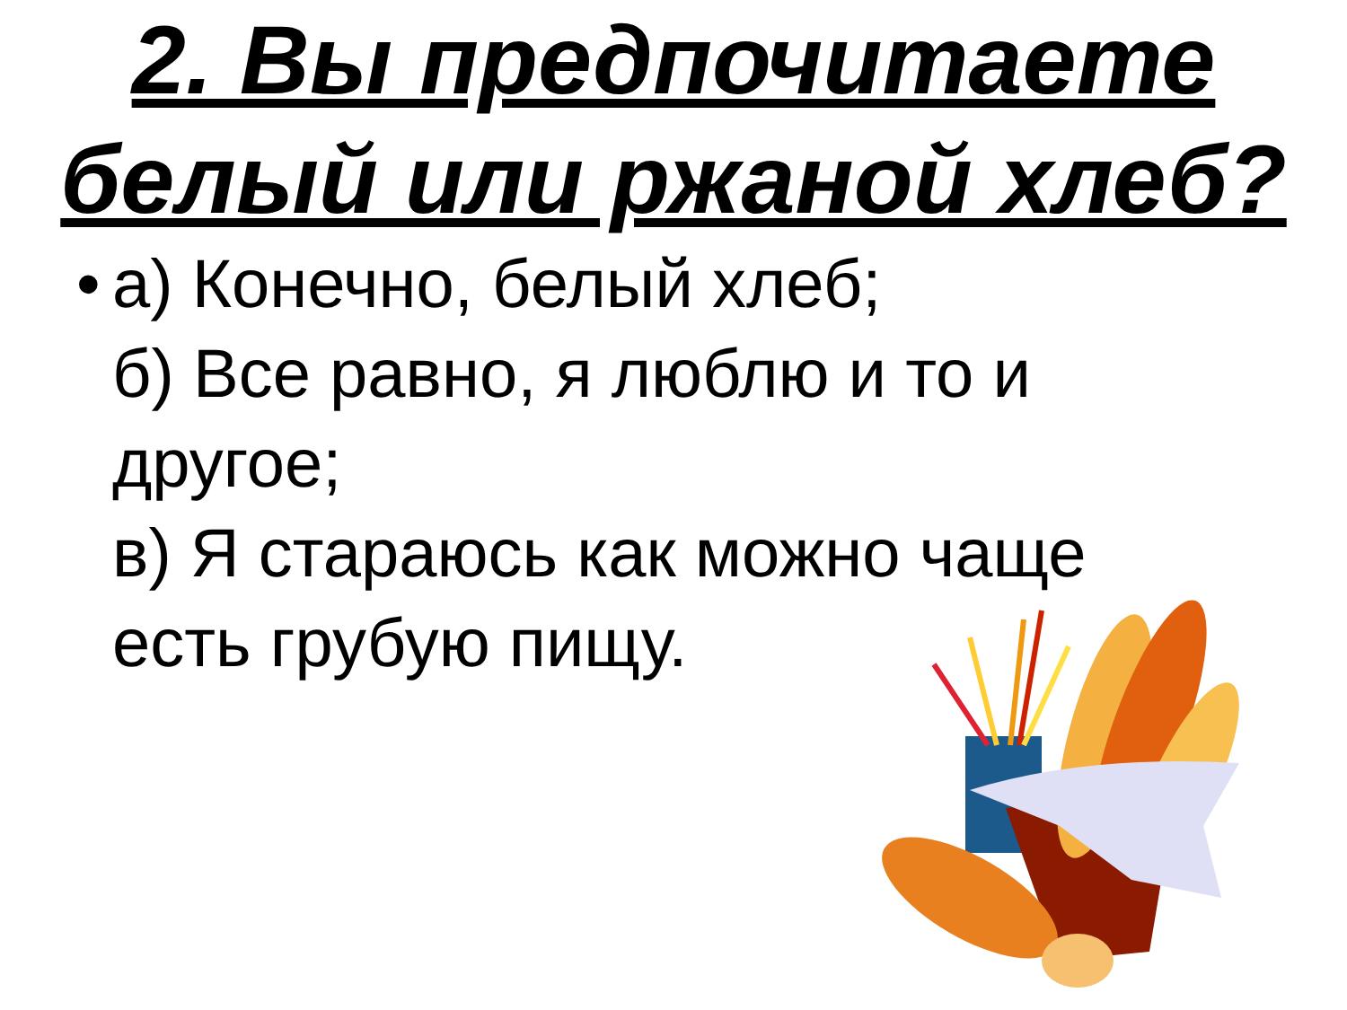2. Вы предпочитаете белый или ржаной хлеб?
• а) Конечно, белый хлеб;
б) Все равно, я люблю и то и другое;
в) Я стараюсь как можно чаще есть грубую пищу.